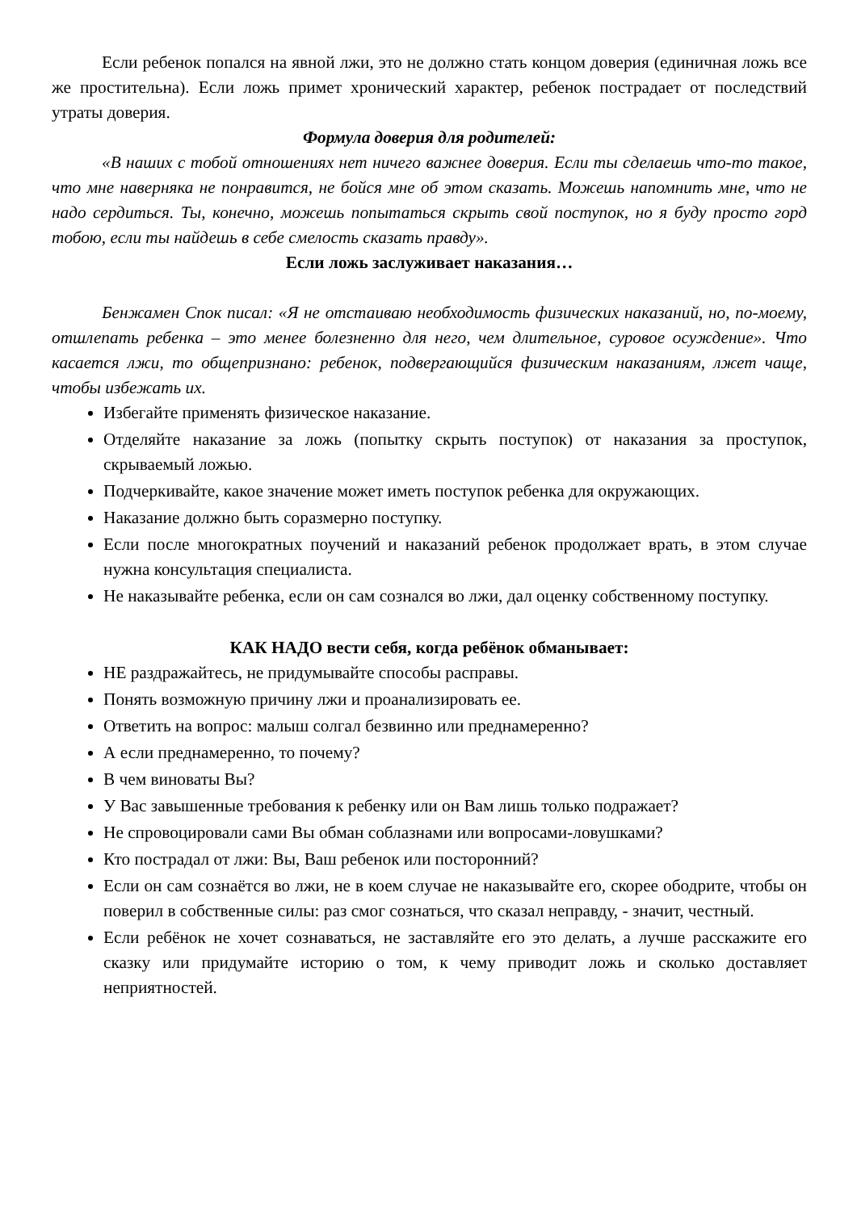Если ребенок попался на явной лжи, это не должно стать концом доверия (единичная ложь все же простительна). Если ложь примет хронический характер, ребенок пострадает от последствий утраты доверия.
Формула доверия для родителей:
«В наших с тобой отношениях нет ничего важнее доверия. Если ты сделаешь что-то такое, что мне наверняка не понравится, не бойся мне об этом сказать. Можешь напомнить мне, что не надо сердиться. Ты, конечно, можешь попытаться скрыть свой поступок, но я буду просто горд тобою, если ты найдешь в себе смелость сказать правду».
Если ложь заслуживает наказания…
Бенжамен Спок писал: «Я не отстаиваю необходимость физических наказаний, но, по-моему, отшлепать ребенка – это менее болезненно для него, чем длительное, суровое осуждение». Что касается лжи, то общепризнано: ребенок, подвергающийся физическим наказаниям, лжет чаще, чтобы избежать их.
Избегайте применять физическое наказание.
Отделяйте наказание за ложь (попытку скрыть поступок) от наказания за проступок, скрываемый ложью.
Подчеркивайте, какое значение может иметь поступок ребенка для окружающих.
Наказание должно быть соразмерно поступку.
Если после многократных поучений и наказаний ребенок продолжает врать, в этом случае нужна консультация специалиста.
Не наказывайте ребенка, если он сам сознался во лжи, дал оценку собственному поступку.
КАК НАДО вести себя, когда ребёнок обманывает:
НЕ раздражайтесь, не придумывайте способы расправы.
Понять возможную причину лжи и проанализировать ее.
Ответить на вопрос: малыш солгал безвинно или преднамеренно?
А если преднамеренно, то почему?
В чем виноваты Вы?
У Вас завышенные требования к ребенку или он Вам лишь только подражает?
Не спровоцировали сами Вы обман соблазнами или вопросами-ловушками?
Кто пострадал от лжи: Вы, Ваш ребенок или посторонний?
Если он сам сознаётся во лжи, не в коем случае не наказывайте его, скорее ободрите, чтобы он поверил в собственные силы: раз смог сознаться, что сказал неправду, - значит, честный.
Если ребёнок не хочет сознаваться, не заставляйте его это делать, а лучше расскажите его сказку или придумайте историю о том, к чему приводит ложь и сколько доставляет неприятностей.